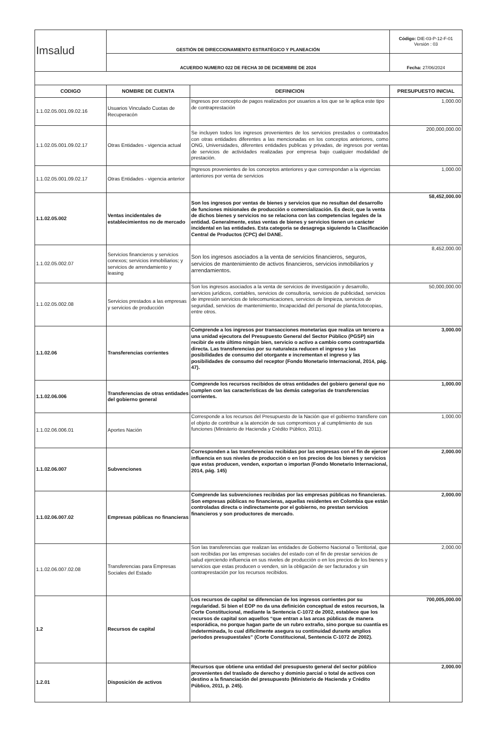| Imsalud | GESTIÓN DE DIRECCIONAMIENTO ESTRATÉGICO Y PLANEACIÓN | Código: DIE-03-P-12-F-01 Versión : 03 |
| | ACUERDO NUMERO 022 DE FECHA 30 DE DICIEMBRE DE 2024 | Fecha: 27/06/2024 |
| CODIGO | NOMBRE DE CUENTA | DEFINICION | PRESUPUESTO INICIAL |
| --- | --- | --- | --- |
| 1.1.02.05.001.09.02.16 | Usuarios Vinculado Cuotas de Recuperacón | Ingresos por concepto de pagos realizados por usuarios a los que se le aplica este tipo de contraprestación | 1,000.00 |
| 1.1.02.05.001.09.02.17 | Otras Entidades - vigencia actual | Se incluyen todos los ingresos provenientes de los servicios prestados o contratados con otras entidades diferentes a las mencionadas en los conceptos anteriores, como ONG, Universidades, diferentes entidades publicas y privadas, de ingresos por ventas de servicios de actividades realizadas por empresa bajo cualquier modalidad de prestación. | 200,000,000.00 |
| 1.1.02.05.001.09.02.17 | Otras Entidades - vigencia anterior | Ingresos provenientes de los conceptos anteriores y que correspondan a la vigencias anteriores por venta de servicios | 1,000.00 |
| 1.1.02.05.002 | Ventas incidentales de establecimientos no de mercado | Son los ingresos por ventas de bienes y servicios que no resultan del desarrollo de funciones misionales de producción o comercialización. Es decir, que la venta de dichos bienes y servicios no se relaciona con las competencias legales de la entidad. Generalmente, estas ventas de bienes y servicios tienen un carácter incidental en las entidades. Esta categoria se desagrega siguiendo la Clasificación Central de Productos (CPC) del DANE. | 58,452,000.00 |
| 1.1.02.05.002.07 | Servicios financieros y servicios conexos; servicios inmobiliarios; y servicios de arrendamiento y leasing | Son los ingresos asociados a la venta de servicios financieros, seguros, servicios de mantenimiento de activos financieros, servicios inmobiliarios y arrendamientos. | 8,452,000.00 |
| 1.1.02.05.002.08 | Servicios prestados a las empresas y servicios de producción | Son los ingresos asociados a la venta de servicios de investigación y desarrollo, servicios jurídicos, contables, servicios de consultoría, servicios de publicidad, servicios de impresión servicios de telecomunicaciones, servicios de limpieza, servicios de seguridad, servicios de mantenimiento, Incapacidad del personal de planta,fotocopias, entre otros. | 50,000,000.00 |
| 1.1.02.06 | Transferencias corrientes | Comprende a los ingresos por transacciones monetarias que realiza un tercero a una unidad ejecutora del Presupuesto General del Sector Público (PGSP) sin recibir de este último ningún bien, servicio o activo a cambio como contrapartida directa. Las transferencias por su naturaleza reducen el ingreso y las posibilidades de consumo del otorgante e incrementan el ingreso y las posibilidades de consumo del receptor (Fondo Monetario Internacional, 2014, pág. 47). | 3,000.00 |
| 1.1.02.06.006 | Transferencias de otras entidades del gobierno general | Comprende los recursos recibidos de otras entidades del gobiero general que no cumplen con las características de las demás categorias de transferencias corrientes. | 1,000.00 |
| 1.1.02.06.006.01 | Aportes Nación | Corresponde a los recursos del Presupuesto de la Nación que el gobierno transfiere con el objeto de contribuir a la atención de sus compromisos y al cumplimiento de sus funciones (Ministerio de Hacienda y Crédito Público, 2011). | 1,000.00 |
| 1.1.02.06.007 | Subvenciones | Corresponden a las transferencias recibidas por las empresas con el fin de ejercer influencia en sus niveles de producción o en los precios de los bienes y servicios que estas producen, venden, exportan o importan (Fondo Monetario Internacional, 2014, pág. 145) | 2,000.00 |
| 1.1.02.06.007.02 | Empresas públicas no financieras | Comprende las subvenciones recibidas por las empresas públicas no financieras. Son empresas públicas no financieras, aquellas residentes en Colombia que están controladas directa o indirectamente por el gobierno, no prestan servicios financieros y son productores de mercado. | 2,000.00 |
| 1.1.02.06.007.02.08 | Transferencias para Empresas Sociales del Estado | Son las transferencias que realizan las entidades de Gobierno Nacional o Territorial, que son recibidas por las empresas sociales del estado con el fin de prestar servicios de salud ejerciendo influencia en sus niveles de producción o en los precios de los bienes y servicios que estas producen o venden, sin la obligación de ser facturados y sin contraprestación por los recursos recibidos. | 2,000.00 |
| 1.2 | Recursos de capital | Los recursos de capital se diferencian de los ingresos corrientes por su regularidad. Si bien el EOP no da una definición conceptual de estos recursos, la Corte Constitucional, mediante la Sentencia C-1072 de 2002, establece que los recursos de capital son aquellos “que entran a las arcas públicas de manera esporádica, no porque hagan parte de un rubro extraño, sino porque su cuantía es indeterminada, lo cual difícilmente asegura su continuidad durante amplios periodos presupuestales” (Corte Constitucional, Sentencia C-1072 de 2002). | 700,005,000.00 |
| 1.2.01 | Disposición de activos | Recursos que obtiene una entidad del presupuesto general del sector público provenientes del traslado de derecho y dominio parcial o total de activos con destino a la financiación del presupuesto (Ministerio de Hacienda y Crédito Público, 2011, p. 245). | 2,000.00 |